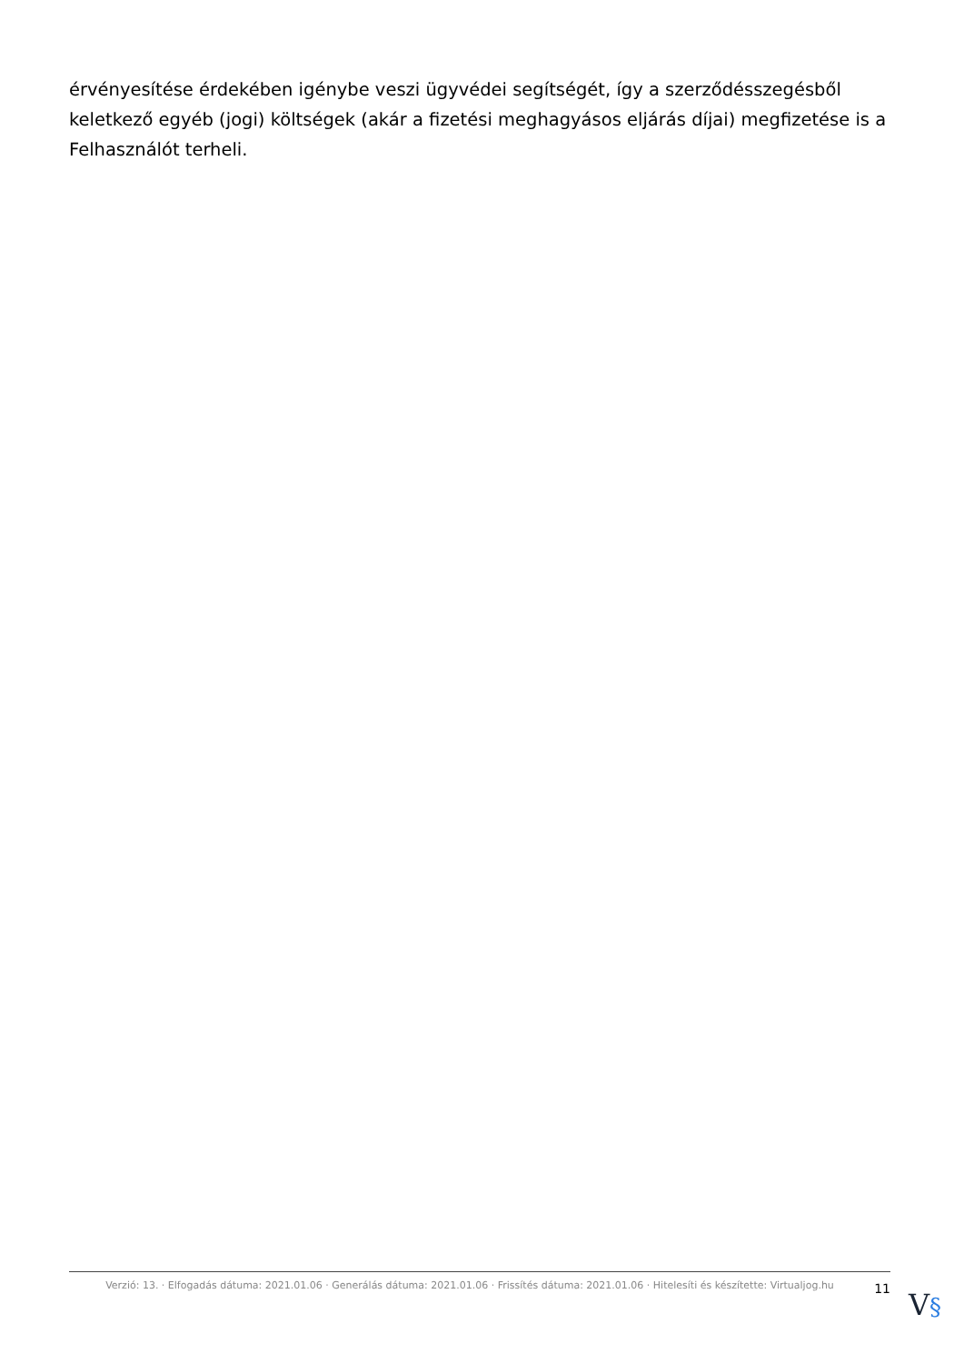érvényesítése érdekében igénybe veszi ügyvédei segítségét, így a szerződésszegésből keletkező egyéb (jogi) költségek (akár a fizetési meghagyásos eljárás díjai) megfizetése is a Felhasználót terheli.
Verzió: 13. · Elfogadás dátuma: 2021.01.06 · Generálás dátuma: 2021.01.06 · Frissítés dátuma: 2021.01.06 · Hitelesíti és készítette: Virtualjog.hu
11
V§